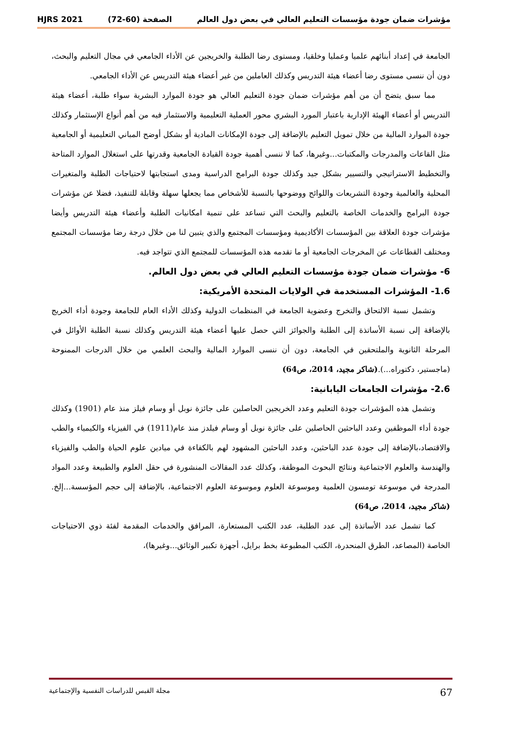مؤشرات ضمان جودة مؤسسات التعليم العالي في بعض دول العالم الصفحة (60-72) HJRS 2021
الجامعة في إعداد أبنائهم علميا وعمليا وخلقيا، ومستوى رضا الطلبة والخريجين عن الأداء الجامعي في مجال التعليم والبحث، دون أن ننسى مستوى رضا أعضاء هيئة التدريس وكذلك العاملين من غير أعضاء هيئة التدريس عن الأداء الجامعي.
مما سبق يتضح أن من أهم مؤشرات ضمان جودة التعليم العالي هو جودة الموارد البشرية سواء طلبة، أعضاء هيئة التدريس أو أعضاء الهيئة الإدارية باعتبار المورد البشري محور العملية التعليمية والاستثمار فيه من أهم أنواع الإستثمار وكذلك جودة الموارد المالية من خلال تمويل التعليم بالإضافة إلى جودة الإمكانات المادية أو بشكل أوضح المباني التعليمية أو الجامعية مثل القاعات والمدرجات والمكتبات...وغيرها، كما لا ننسى أهمية جودة القيادة الجامعية وقدرتها على استغلال الموارد المتاحة والتخطيط الاستراتيجي والتسيير بشكل جيد وكذلك جودة البرامج الدراسية ومدى استجابتها لاحتياجات الطلبة والمتغيرات المحلية والعالمية وجودة التشريعات واللوائح ووضوحها بالنسبة للأشخاص مما يجعلها سهلة وقابلة للتنفيذ، فضلا عن مؤشرات جودة البرامج والخدمات الخاصة بالتعليم والبحث التي تساعد على تنمية امكانيات الطلبة وأعضاء هيئة التدريس وأيضا مؤشرات جودة العلاقة بين المؤسسات الأكاديمية ومؤسسات المجتمع والذي يتبين لنا من خلال درجة رضا مؤسسات المجتمع ومختلف القطاعات عن المخرجات الجامعية أو ما تقدمه هذه المؤسسات للمجتمع الذي تتواجد فيه.
6- مؤشرات ضمان جودة مؤسسات التعليم العالي في بعض دول العالم.
1.6- المؤشرات المستخدمة في الولايات المتحدة الأمريكية:
وتشمل نسبة الالتحاق والتخرج وعضوية الجامعة في المنظمات الدولية وكذلك الأداء العام للجامعة وجودة أداء الخريج بالإضافة إلى نسبة الأساتذة إلى الطلبة والجوائز التي حصل عليها أعضاء هيئة التدريس وكذلك نسبة الطلبة الأوائل في المرحلة الثانوية والملتحقين في الجامعة، دون أن ننسى الموارد المالية والبحث العلمي من خلال الدرجات الممنوحة (ماجستير، دكتوراه...).(شاكر مجيد، 2014، ص64)
2.6- مؤشرات الجامعات اليابانية:
وتشمل هذه المؤشرات جودة التعليم وعدد الخريجين الحاصلين على جائزة نوبل أو وسام فيلز منذ عام (1901) وكذلك جودة أداء الموظفين وعدد الباحثين الحاصلين على جائزة نوبل أو وسام فيلدز منذ عام(1911) في الفيزياء والكيمياء والطب والاقتصاد،بالإضافة إلى جودة عدد الباحثين، وعدد الباحثين المشهود لهم بالكفاءة في ميادين علوم الحياة والطب والفيزياء والهندسة والعلوم الاجتماعية ونتائج البحوث الموظفة، وكذلك عدد المقالات المنشورة في حقل العلوم والطبيعة وعدد المواد المدرجة في موسوعة تومسون العلمية وموسوعة العلوم وموسوعة العلوم الاجتماعية، بالإضافة إلى حجم المؤسسة...إلخ.(شاكر مجيد، 2014، ص64)
كما تشمل عدد الأساتذة إلى عدد الطلبة، عدد الكتب المستعارة، المرافق والخدمات المقدمة لفئة ذوي الاحتياجات الخاصة (المصاعد، الطرق المنحدرة، الكتب المطبوعة بخط برايل، أجهزة تكبير الوثائق...وغيرها)،
67 مجلة القبس للدراسات النفسية والإجتماعية